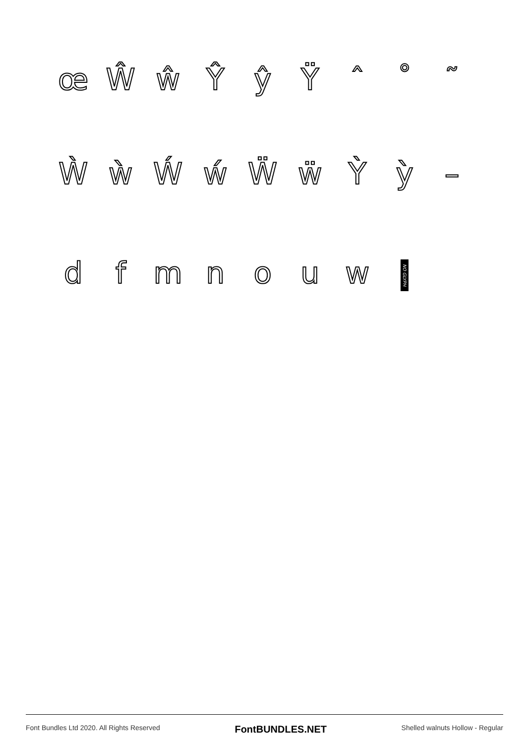œŴŵŶŷŸˆ ˚ ˜
ẀẁẂẃẄẅỲỳ –
dfmnouw NO GLYPH
Font Bundles Ltd 2020. All Rights Reserved FontBUNDLES.NET Shelled walnuts Hollow - Regular